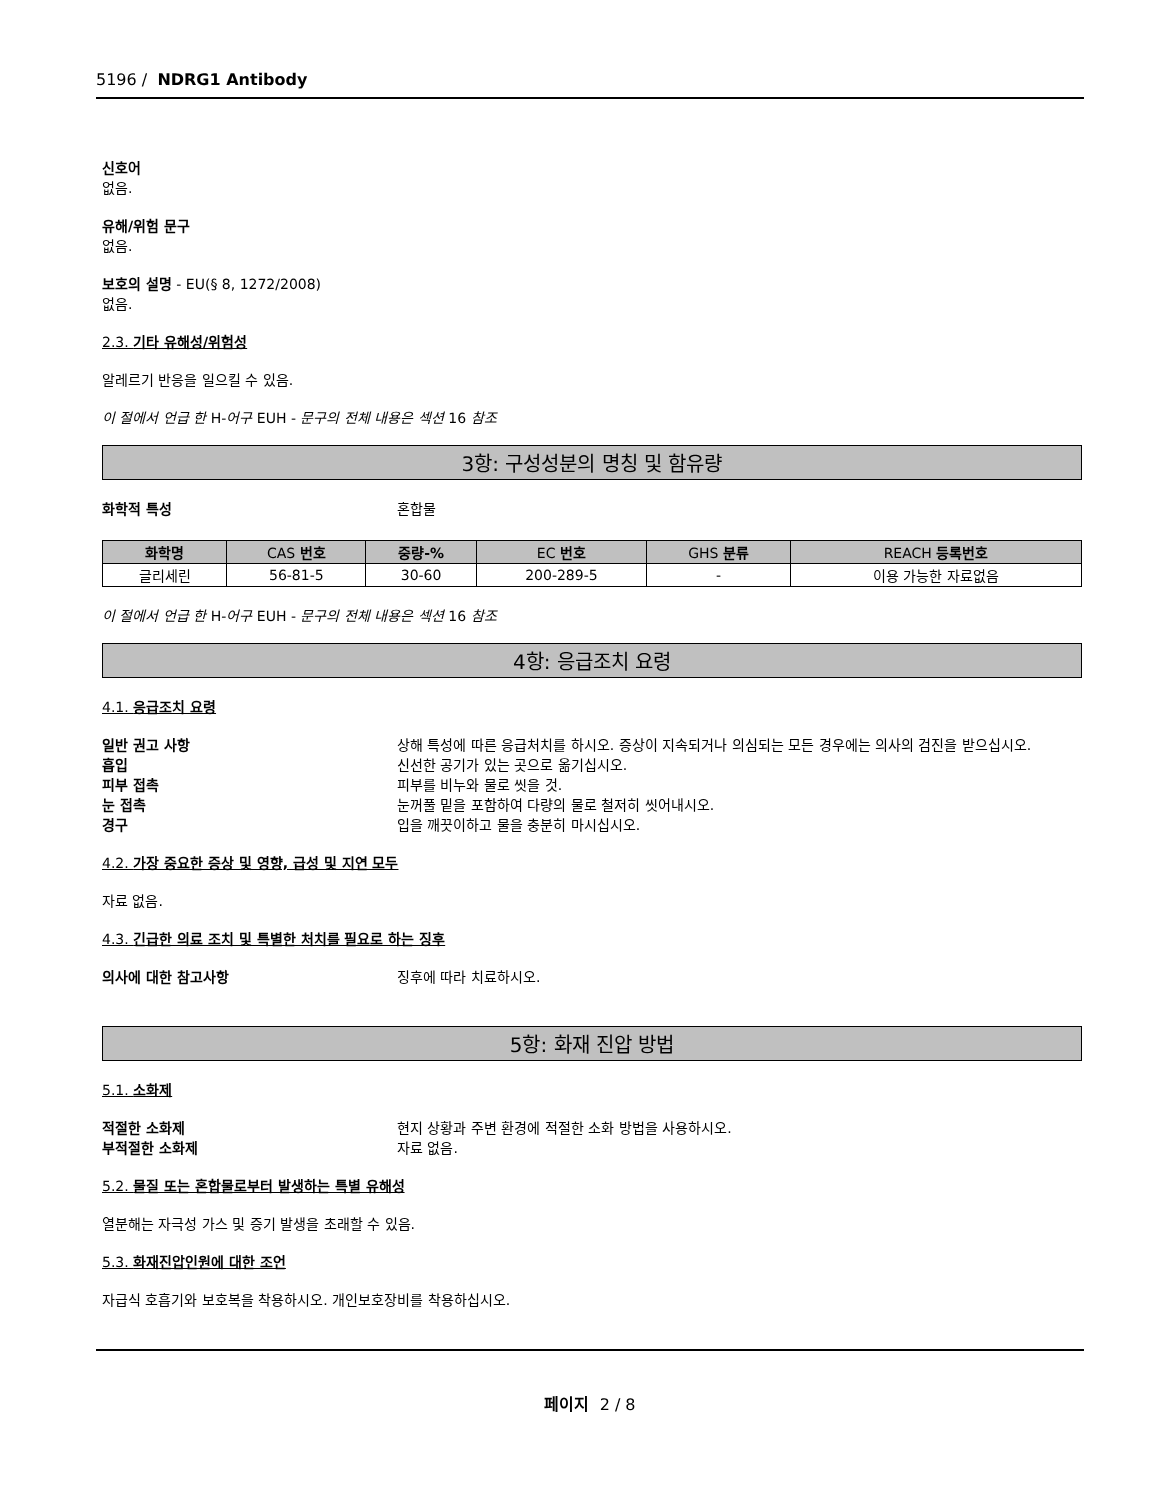5196 / NDRG1 Antibody
신호어
없음.
유해/위험 문구
없음.
보호의 설명 - EU(§ 8, 1272/2008)
없음.
2.3. 기타 유해성/위험성
알레르기 반응을 일으킬 수 있음.
이 절에서 언급 한 H-어구 EUH - 문구의 전체 내용은 섹션 16 참조
3항: 구성성분의 명칭 및 함유량
화학적 특성 혼합물
| 화학명 | CAS 번호 | 중량-% | EC 번호 | GHS 분류 | REACH 등록번호 |
| --- | --- | --- | --- | --- | --- |
| 글리세린 | 56-81-5 | 30-60 | 200-289-5 | - | 이용 가능한 자료없음 |
이 절에서 언급 한 H-어구 EUH - 문구의 전체 내용은 섹션 16 참조
4항: 응급조치 요령
4.1. 응급조치 요령
일반 권고 사항 상해 특성에 따른 응급처치를 하시오. 증상이 지속되거나 의심되는 모든 경우에는 의사의 검진을 받으십시오.
흡입 신선한 공기가 있는 곳으로 옮기십시오.
피부 접촉 피부를 비누와 물로 씻을 것.
눈 접촉 눈꺼풀 밑을 포함하여 다량의 물로 철저히 씻어내시오.
경구 입을 깨끗이하고 물을 충분히 마시십시오.
4.2. 가장 중요한 증상 및 영향, 급성 및 지연 모두
자료 없음.
4.3. 긴급한 의료 조치 및 특별한 처치를 필요로 하는 징후
의사에 대한 참고사항 징후에 따라 치료하시오.
5항: 화재 진압 방법
5.1. 소화제
적절한 소화제 현지 상황과 주변 환경에 적절한 소화 방법을 사용하시오.
부적절한 소화제 자료 없음.
5.2. 물질 또는 혼합물로부터 발생하는 특별 유해성
열분해는 자극성 가스 및 증기 발생을 초래할 수 있음.
5.3. 화재진압인원에 대한 조언
자급식 호흡기와 보호복을 착용하시오. 개인보호장비를 착용하십시오.
페이지 2 / 8